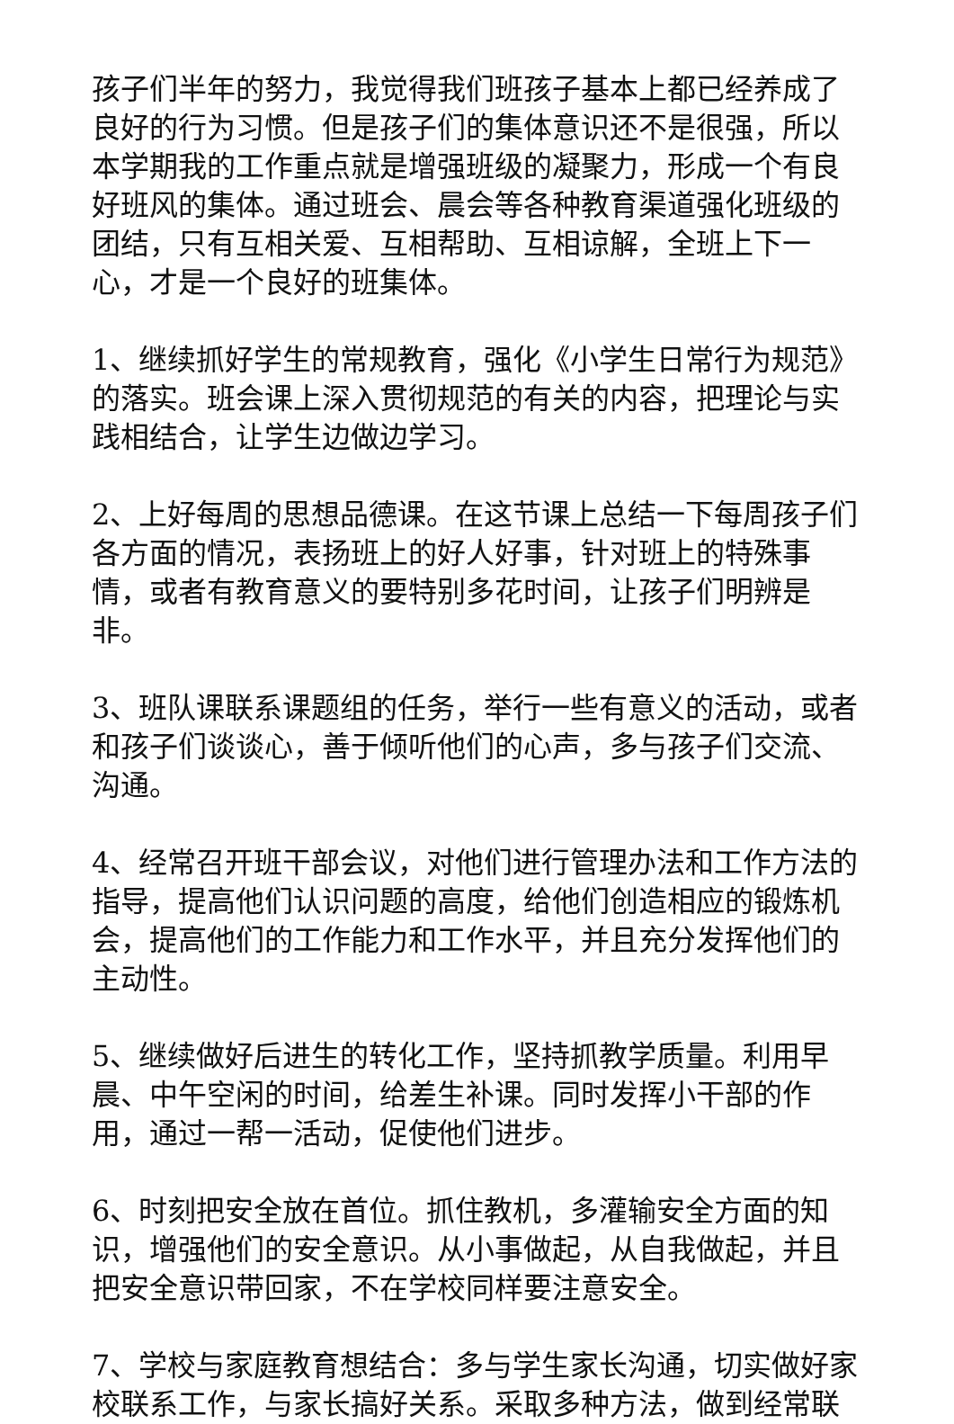孩子们半年的努力，我觉得我们班孩子基本上都已经养成了良好的行为习惯。但是孩子们的集体意识还不是很强，所以本学期我的工作重点就是增强班级的凝聚力，形成一个有良好班风的集体。通过班会、晨会等各种教育渠道强化班级的团结，只有互相关爱、互相帮助、互相谅解，全班上下一心，才是一个良好的班集体。
1、继续抓好学生的常规教育，强化《小学生日常行为规范》的落实。班会课上深入贯彻规范的有关的内容，把理论与实践相结合，让学生边做边学习。
2、上好每周的思想品德课。在这节课上总结一下每周孩子们各方面的情况，表扬班上的好人好事，针对班上的特殊事情，或者有教育意义的要特别多花时间，让孩子们明辨是非。
3、班队课联系课题组的任务，举行一些有意义的活动，或者和孩子们谈谈心，善于倾听他们的心声，多与孩子们交流、沟通。
4、经常召开班干部会议，对他们进行管理办法和工作方法的指导，提高他们认识问题的高度，给他们创造相应的锻炼机会，提高他们的工作能力和工作水平，并且充分发挥他们的主动性。
5、继续做好后进生的转化工作，坚持抓教学质量。利用早晨、中午空闲的时间，给差生补课。同时发挥小干部的作用，通过一帮一活动，促使他们进步。
6、时刻把安全放在首位。抓住教机，多灌输安全方面的知识，增强他们的安全意识。从小事做起，从自我做起，并且把安全意识带回家，不在学校同样要注意安全。
7、学校与家庭教育想结合：多与学生家长沟通，切实做好家校联系工作，与家长搞好关系。采取多种方法，做到经常联